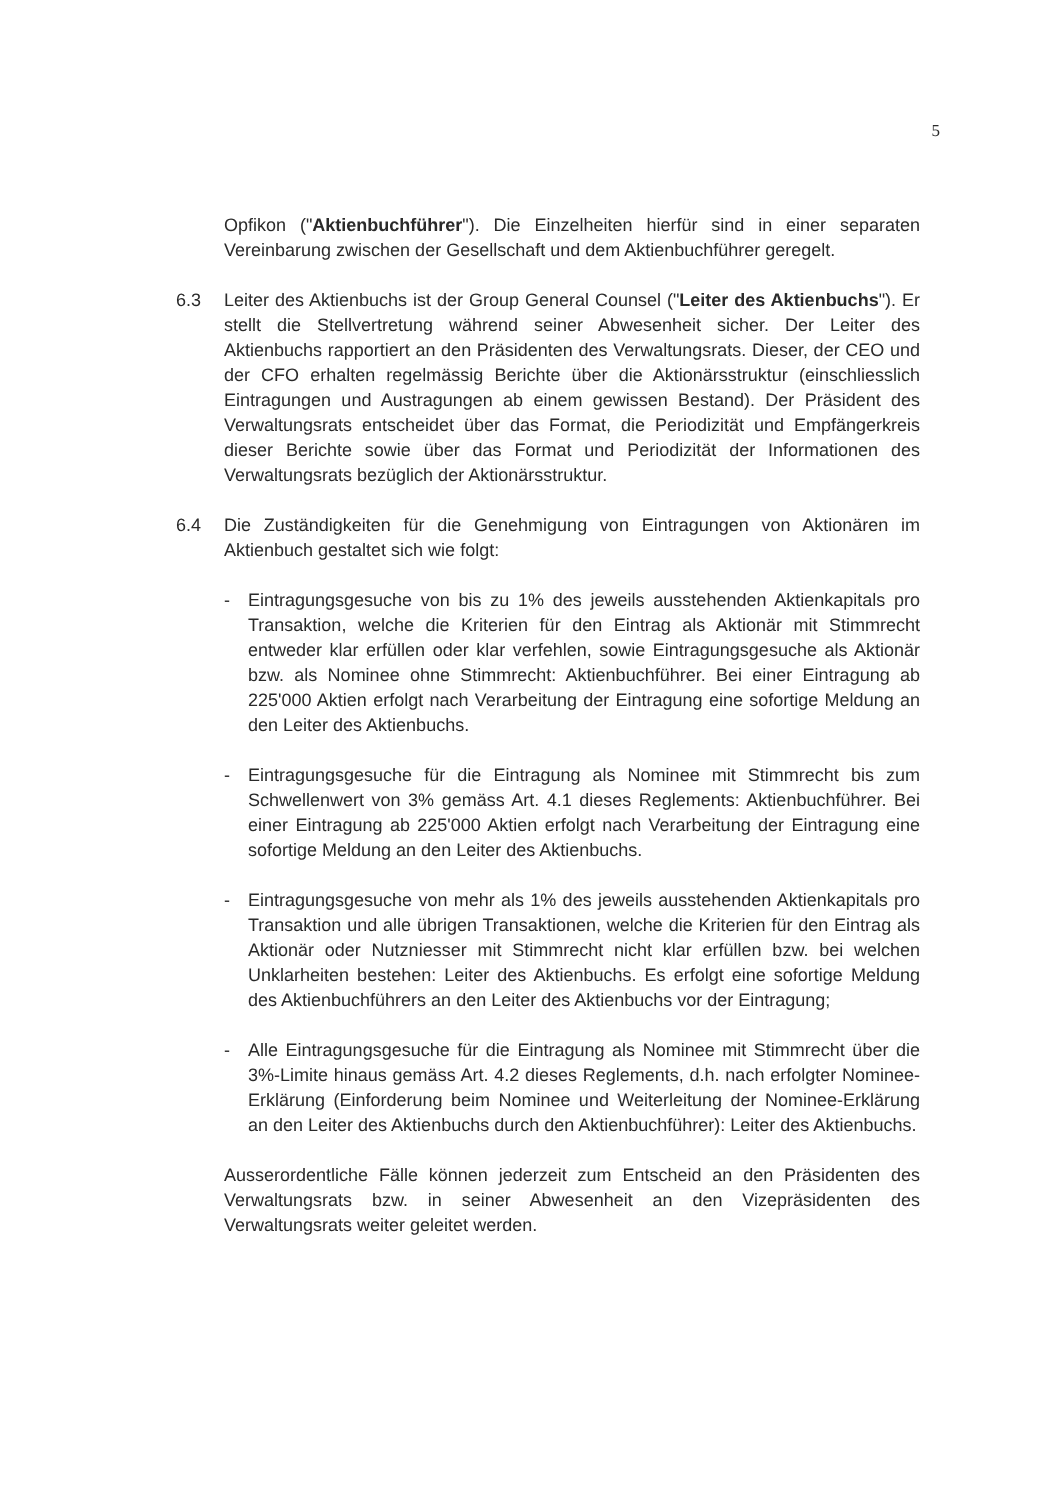5
Opfikon ("Aktienbuchführer"). Die Einzelheiten hierfür sind in einer separaten Vereinbarung zwischen der Gesellschaft und dem Aktienbuchführer geregelt.
6.3 Leiter des Aktienbuchs ist der Group General Counsel ("Leiter des Aktienbuchs"). Er stellt die Stellvertretung während seiner Abwesenheit sicher. Der Leiter des Aktienbuchs rapportiert an den Präsidenten des Verwaltungsrats. Dieser, der CEO und der CFO erhalten regelmässig Berichte über die Aktionärsstruktur (einschliesslich Eintragungen und Austragungen ab einem gewissen Bestand). Der Präsident des Verwaltungsrats entscheidet über das Format, die Periodizität und Empfängerkreis dieser Berichte sowie über das Format und Periodizität der Informationen des Verwaltungsrats bezüglich der Aktionärsstruktur.
6.4 Die Zuständigkeiten für die Genehmigung von Eintragungen von Aktionären im Aktienbuch gestaltet sich wie folgt:
- Eintragungsgesuche von bis zu 1% des jeweils ausstehenden Aktienkapitals pro Transaktion, welche die Kriterien für den Eintrag als Aktionär mit Stimmrecht entweder klar erfüllen oder klar verfehlen, sowie Eintragungsgesuche als Aktionär bzw. als Nominee ohne Stimmrecht: Aktienbuchführer. Bei einer Eintragung ab 225'000 Aktien erfolgt nach Verarbeitung der Eintragung eine sofortige Meldung an den Leiter des Aktienbuchs.
- Eintragungsgesuche für die Eintragung als Nominee mit Stimmrecht bis zum Schwellenwert von 3% gemäss Art. 4.1 dieses Reglements: Aktienbuchführer. Bei einer Eintragung ab 225'000 Aktien erfolgt nach Verarbeitung der Eintragung eine sofortige Meldung an den Leiter des Aktienbuchs.
- Eintragungsgesuche von mehr als 1% des jeweils ausstehenden Aktienkapitals pro Transaktion und alle übrigen Transaktionen, welche die Kriterien für den Eintrag als Aktionär oder Nutzniesser mit Stimmrecht nicht klar erfüllen bzw. bei welchen Unklarheiten bestehen: Leiter des Aktienbuchs. Es erfolgt eine sofortige Meldung des Aktienbuchführers an den Leiter des Aktienbuchs vor der Eintragung;
- Alle Eintragungsgesuche für die Eintragung als Nominee mit Stimmrecht über die 3%-Limite hinaus gemäss Art. 4.2 dieses Reglements, d.h. nach erfolgter Nominee-Erklärung (Einforderung beim Nominee und Weiterleitung der Nominee-Erklärung an den Leiter des Aktienbuchs durch den Aktienbuchführer): Leiter des Aktienbuchs.
Ausserordentliche Fälle können jederzeit zum Entscheid an den Präsidenten des Verwaltungsrats bzw. in seiner Abwesenheit an den Vizepräsidenten des Verwaltungsrats weiter geleitet werden.